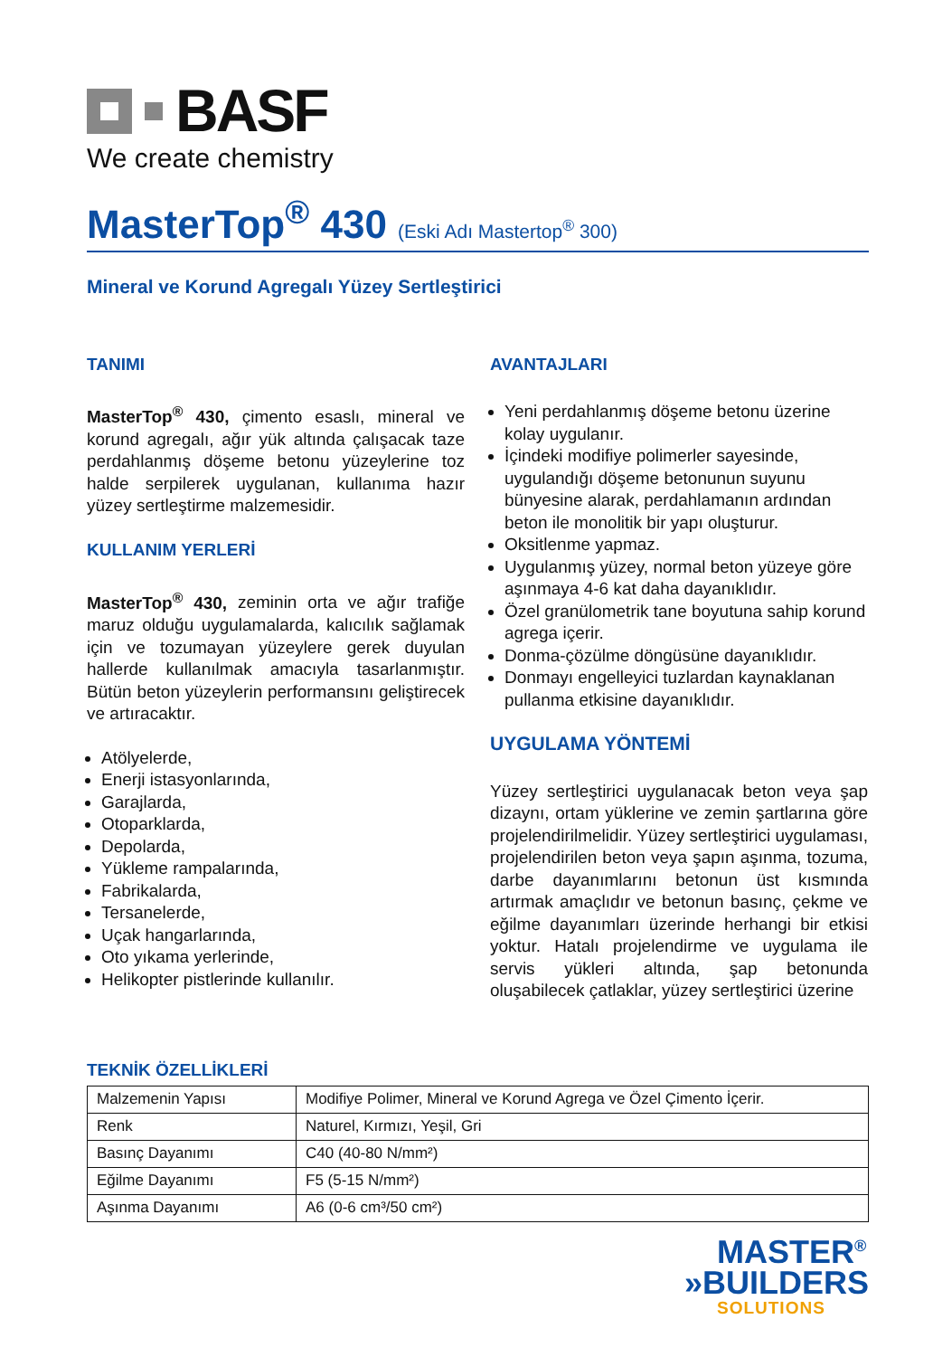BASF
We create chemistry
MasterTop<sup>®</sup> 430 (Eski Adı Mastertop<sup>®</sup> 300)
Mineral ve Korund Agregalı Yüzey Sertleştirici
TANIMI
MasterTop<sup>®</sup> 430, çimento esaslı, mineral ve korund agregalı, ağır yük altında çalışacak taze perdahlanmış döşeme betonu yüzeylerine toz halde serpilerek uygulanan, kullanıma hazır yüzey sertleştirme malzemesidir.
KULLANIM YERLERİ
MasterTop<sup>®</sup> 430, zeminin orta ve ağır trafiğe maruz olduğu uygulamalarda, kalıcılık sağlamak için ve tozumayan yüzeylere gerek duyulan hallerde kullanılmak amacıyla tasarlanmıştır. Bütün beton yüzeylerin performansını geliştirecek ve artıracaktır.
Atölyelerde,
Enerji istasyonlarında,
Garajlarda,
Otoparklarda,
Depolarda,
Yükleme rampalarında,
Fabrikalarda,
Tersanelerde,
Uçak hangarlarında,
Oto yıkama yerlerinde,
Helikopter pistlerinde kullanılır.
AVANTAJLARI
Yeni perdahlanmış döşeme betonu üzerine kolay uygulanır.
İçindeki modifiye polimerler sayesinde, uygulandığı döşeme betonunun suyunu bünyesine alarak, perdahlamanın ardından beton ile monolitik bir yapı oluşturur.
Oksitlenme yapmaz.
Uygulanmış yüzey, normal beton yüzeye göre aşınmaya 4-6 kat daha dayanıklıdır.
Özel granülometrik tane boyutuna sahip korund agrega içerir.
Donma-çözülme döngüsüne dayanıklıdır.
Donmayı engelleyici tuzlardan kaynaklanan pullanma etkisine dayanıklıdır.
UYGULAMA YÖNTEMİ
Yüzey sertleştirici uygulanacak beton veya şap dizaynı, ortam yüklerine ve zemin şartlarına göre projelendirilmelidir. Yüzey sertleştirici uygulaması, projelendirilen beton veya şapın aşınma, tozuma, darbe dayanımlarını betonun üst kısmında artırmak amaçlıdır ve betonun basınç, çekme ve eğilme dayanımları üzerinde herhangi bir etkisi yoktur. Hatalı projelendirme ve uygulama ile servis yükleri altında, şap betonunda oluşabilecek çatlaklar, yüzey sertleştirici üzerine
TEKNİK ÖZELLİKLERİ
| Malzemenin Yapısı | Modifiye Polimer, Mineral ve Korund Agrega ve Özel Çimento İçerir. |
| Renk | Naturel, Kırmızı, Yeşil, Gri |
| Basınç Dayanımı | C40 (40-80 N/mm²) |
| Eğilme Dayanımı | F5 (5-15 N/mm²) |
| Aşınma Dayanımı | A6 (0-6 cm³/50 cm²) |
MASTER<sup>®</sup>
»BUILDERS
SOLUTIONS